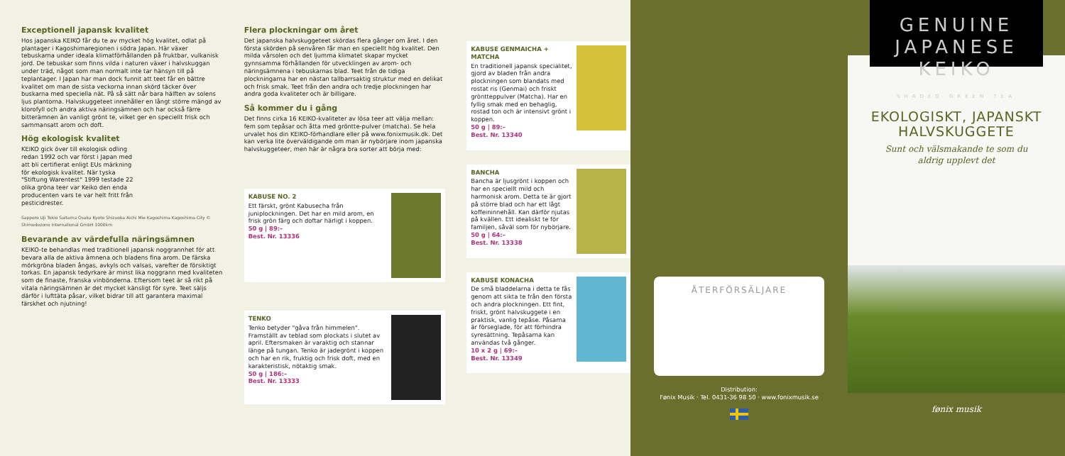Exceptionell japansk kvalitet
Hos japanska KEIKO får du te av mycket hög kvalitet, odlat på plantager i Kagoshimaregionen i södra Japan. Här växer tebuskarna under ideala klimatförhållanden på fruktbar, vulkanisk jord. De tebuskar som finns vilda i naturen växer i halvskuggan under träd, något som man normalt inte tar hänsyn till på teplantager. I Japan har man dock funnit att teet får en bättre kvalitet om man de sista veckorna innan skörd täcker över buskarna med speciella nät. På så sätt når bara hälften av solens ljus plantorna. Halvskuggeteet innehåller en långt större mängd av klorofyll och andra aktiva näringsämnen och har också färre bitterämnen än vanligt grönt te, vilket ger en speciellt frisk och sammansatt arom och doft.
Hög ekologisk kvalitet
KEIKO gick över till ekologisk odling redan 1992 och var först i Japan med att bli certifierat enligt EUs märkning för ekologisk kvalitet. När tyska "Stiftung Warentest" 1999 testade 22 olika gröna teer var Keiko den enda producenten vars te var helt fritt från pesticidrester.
Sapporo Uji Tokio Saitama Osaka Kyoto Shizuoka Aichi Mie Kagoshima Kagoshima City © Shimodozono International GmbH 1000km
Bevarande av värdefulla näringsämnen
KEIKO-te behandlas med traditionell japansk noggrannhet för att bevara alla de aktiva ämnena och bladens fina arom. De färska mörkgröna bladen ångas, avkyls och valsas, varefter de försiktigt torkas. En japansk tedyrkare är minst lika noggrann med kvaliteten som de finaste, franska vinbönderna. Eftersom teet är så rikt på vitala näringsämnen är det mycket känsligt för syre. Teet säljs därför i lufttäta påsar, vilket bidrar till att garantera maximal färskhet och njutning!
Flera plockningar om året
Det japanska halvskuggeteet skördas flera gånger om året. I den första skörden på senvåren får man en speciellt hög kvalitet. Den milda vårsolen och det ljumma klimatet skapar mycket gynnsamma förhållanden för utvecklingen av arom- och näringsämnena i tebuskarnas blad. Teet från de tidiga plockningarna har en nästan tallbarrsaktig struktur med en delikat och frisk smak. Teet från den andra och tredje plockningen har andra goda kvaliteter och är billigare.
Så kommer du i gång
Det finns cirka 16 KEIKO-kvaliteter av lösa teer att välja mellan: fem som tepåsar och åtta med gröntte-pulver (matcha). Se hela urvalet hos din KEIKO-förhandlare eller på www.fonixmusik.dk. Det kan verka lite överväldigande om man är nybörjare inom japanska halvskuggeteer, men här är några bra sorter att börja med:
KABUSE NO. 2
Ett färskt, grönt Kabusecha från juniplockningen. Det har en mild arom, en frisk grön färg och doftar härligt i koppen.
50 g | 89:–
Best. Nr. 13336
TENKO
Tenko betyder "gåva från himmelen". Framställt av teblad som plockats i slutet av april. Eftersmaken är varaktig och stannar länge på tungan. Tenko är jadegrönt i koppen och har en rik, fruktig och frisk doft, med en karakteristisk, nötaktig smak.
50 g | 186:–
Best. Nr. 13333
KABUSE GENMAICHA + MATCHA
En traditionell japansk specialitet, gjord av bladen från andra plockningen som blandats med rostat ris (Genmai) och friskt gröntteppulver (Matcha). Har en fyllig smak med en behaglig, rostad ton och är intensivt grönt i koppen.
50 g | 89:–
Best. Nr. 13340
BANCHA
Bancha är ljusgrönt i koppen och har en speciellt mild och harmonisk arom. Detta te är gjort på större blad och har ett lågt koffeininnehåll. Kan därför njutas på kvällen. Ett idealiskt te för familjen, såväl som för nybörjare.
50 g | 64:–
Best. Nr. 13338
KABUSE KONACHA
De små bladdelarna i detta te fås genom att sikta te från den första och andra plockningen. Ett fint, friskt, grönt halvskuggete i en praktisk, vanlig tepåse. Påsarna är förseglade, för att förhindra syresättning. Tepåsarna kan användas två gånger.
10 x 2 g | 69:–
Best. Nr. 13349
ÅTERFÖRSÄLJARE
Distribution:
Fønix Musik · Tel. 0431-36 98 50 · www.fonixmusik.se
GENUINE JAPANESE
KEIKO
SHADED GREEN TEA
EKOLOGISKT, JAPANSKT
HALVSKUGGETE
Sunt och välsmakande te som du
aldrig upplevt det
fønix musik